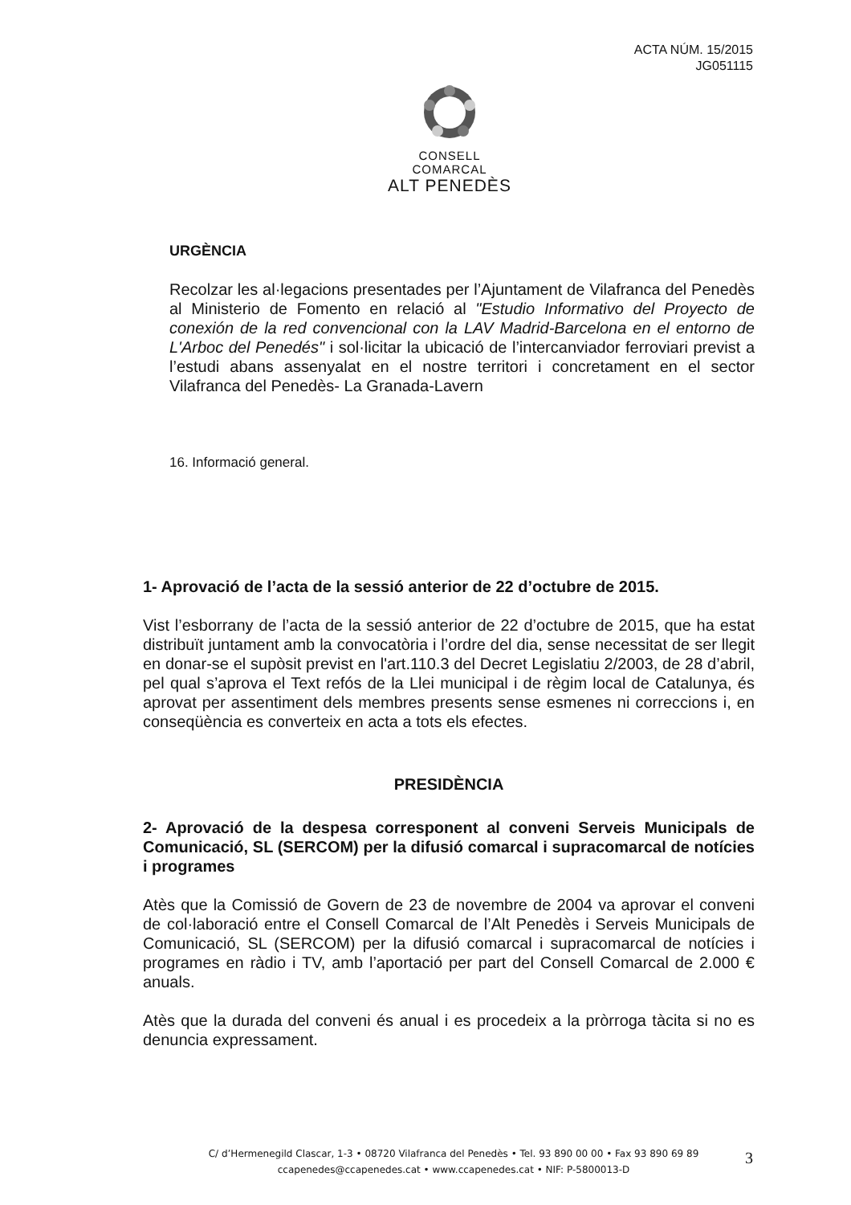ACTA NÚM. 15/2015
JG051115
CONSELL COMARCAL
ALT PENEDÈS
URGÈNCIA
Recolzar les al·legacions presentades per l’Ajuntament de Vilafranca del Penedès al Ministerio de Fomento en relació al "Estudio Informativo del Proyecto de conexión de la red convencional con la LAV Madrid-Barcelona en el entorno de L'Arboc del Penedés" i sol·licitar la ubicació de l’intercanviador ferroviari previst a l’estudi abans assenyalat en el nostre territori i concretament en el sector Vilafranca del Penedès- La Granada-Lavern
16. Informació general.
1- Aprovació de l’acta de la sessió anterior de 22 d’octubre de 2015.
Vist l’esborrany de l’acta de la sessió anterior de 22 d’octubre de 2015, que ha estat distribuït juntament amb la convocatòria i l’ordre del dia, sense necessitat de ser llegit en donar-se el supòsit previst en l'art.110.3 del Decret Legislatiu 2/2003, de 28 d’abril, pel qual s’aprova el Text refós de la Llei municipal i de règim local de Catalunya, és aprovat per assentiment dels membres presents sense esmenes ni correccions i, en conseqüència es converteix en acta a tots els efectes.
PRESIDÈNCIA
2- Aprovació de la despesa corresponent al conveni Serveis Municipals de Comunicació, SL (SERCOM) per la difusió comarcal i supracomarcal de notícies i programes
Atès que la Comissió de Govern de 23 de novembre de 2004 va aprovar el conveni de col·laboració entre el Consell Comarcal de l’Alt Penedès i Serveis Municipals de Comunicació, SL (SERCOM) per la difusió comarcal i supracomarcal de notícies i programes en ràdio i TV, amb l’aportació per part del Consell Comarcal de 2.000 € anuals.
Atès que la durada del conveni és anual i es procedeix a la pròrroga tàcita si no es denuncia expressament.
C/ d’Hermenegild Clascar, 1-3 • 08720 Vilafranca del Penedès • Tel. 93 890 00 00 • Fax 93 890 69 89
ccapenedes@ccapenedes.cat • www.ccapenedes.cat • NIF: P-5800013-D
3